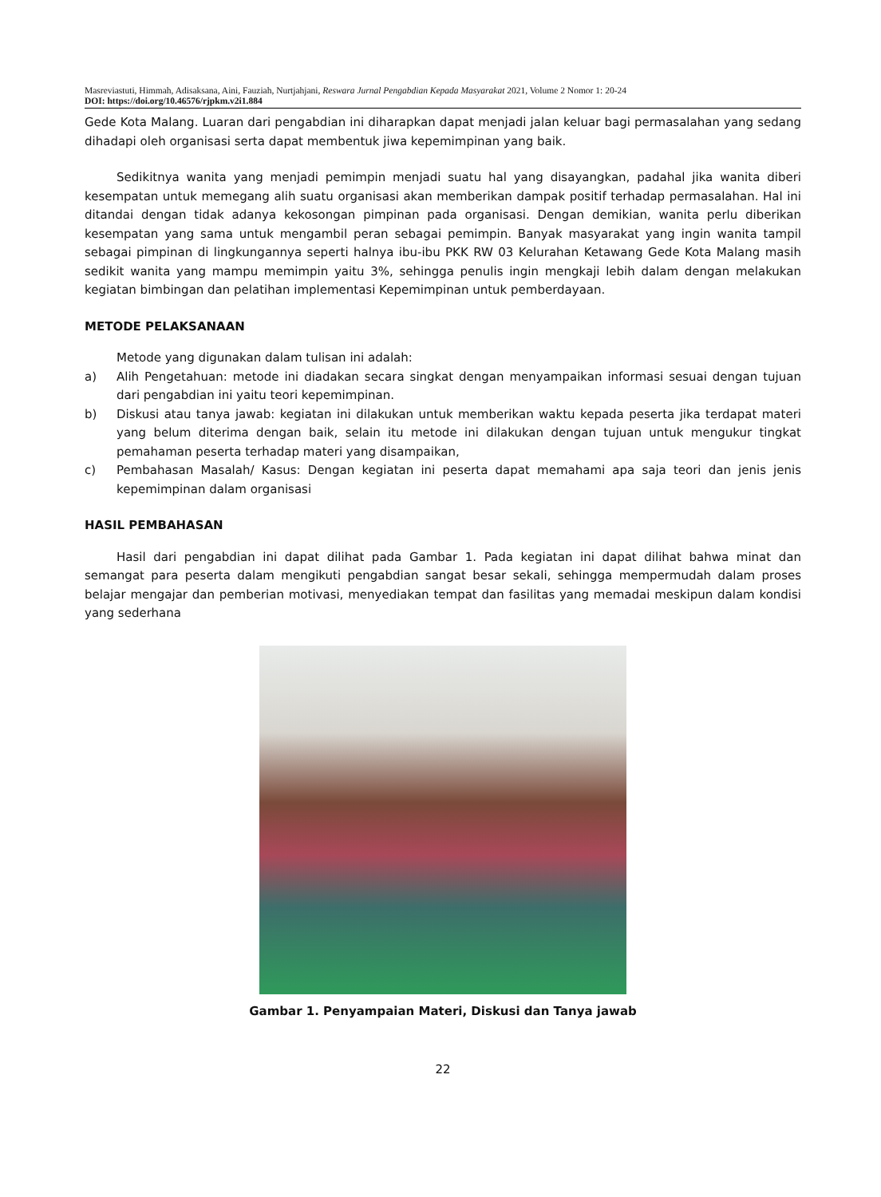Masreviastuti, Himmah, Adisaksana, Aini, Fauziah, Nurtjahjani, Reswara Jurnal Pengabdian Kepada Masyarakat 2021, Volume 2 Nomor 1: 20-24
DOI: https://doi.org/10.46576/rjpkm.v2i1.884
Gede Kota Malang. Luaran dari pengabdian ini diharapkan dapat menjadi jalan keluar bagi permasalahan yang sedang dihadapi oleh organisasi serta dapat membentuk jiwa kepemimpinan yang baik.
Sedikitnya wanita yang menjadi pemimpin menjadi suatu hal yang disayangkan, padahal jika wanita diberi kesempatan untuk memegang alih suatu organisasi akan memberikan dampak positif terhadap permasalahan. Hal ini ditandai dengan tidak adanya kekosongan pimpinan pada organisasi. Dengan demikian, wanita perlu diberikan kesempatan yang sama untuk mengambil peran sebagai pemimpin. Banyak masyarakat yang ingin wanita tampil sebagai pimpinan di lingkungannya seperti halnya ibu-ibu PKK RW 03 Kelurahan Ketawang Gede Kota Malang masih sedikit wanita yang mampu memimpin yaitu 3%, sehingga penulis ingin mengkaji lebih dalam dengan melakukan kegiatan bimbingan dan pelatihan implementasi Kepemimpinan untuk pemberdayaan.
METODE PELAKSANAAN
Metode yang digunakan dalam tulisan ini adalah:
a) Alih Pengetahuan: metode ini diadakan secara singkat dengan menyampaikan informasi sesuai dengan tujuan dari pengabdian ini yaitu teori kepemimpinan.
b) Diskusi atau tanya jawab: kegiatan ini dilakukan untuk memberikan waktu kepada peserta jika terdapat materi yang belum diterima dengan baik, selain itu metode ini dilakukan dengan tujuan untuk mengukur tingkat pemahaman peserta terhadap materi yang disampaikan,
c) Pembahasan Masalah/ Kasus: Dengan kegiatan ini peserta dapat memahami apa saja teori dan jenis jenis kepemimpinan dalam organisasi
HASIL PEMBAHASAN
Hasil dari pengabdian ini dapat dilihat pada Gambar 1. Pada kegiatan ini dapat dilihat bahwa minat dan semangat para peserta dalam mengikuti pengabdian sangat besar sekali, sehingga mempermudah dalam proses belajar mengajar dan pemberian motivasi, menyediakan tempat dan fasilitas yang memadai meskipun dalam kondisi yang sederhana
Gambar 1. Penyampaian Materi, Diskusi dan Tanya jawab
22